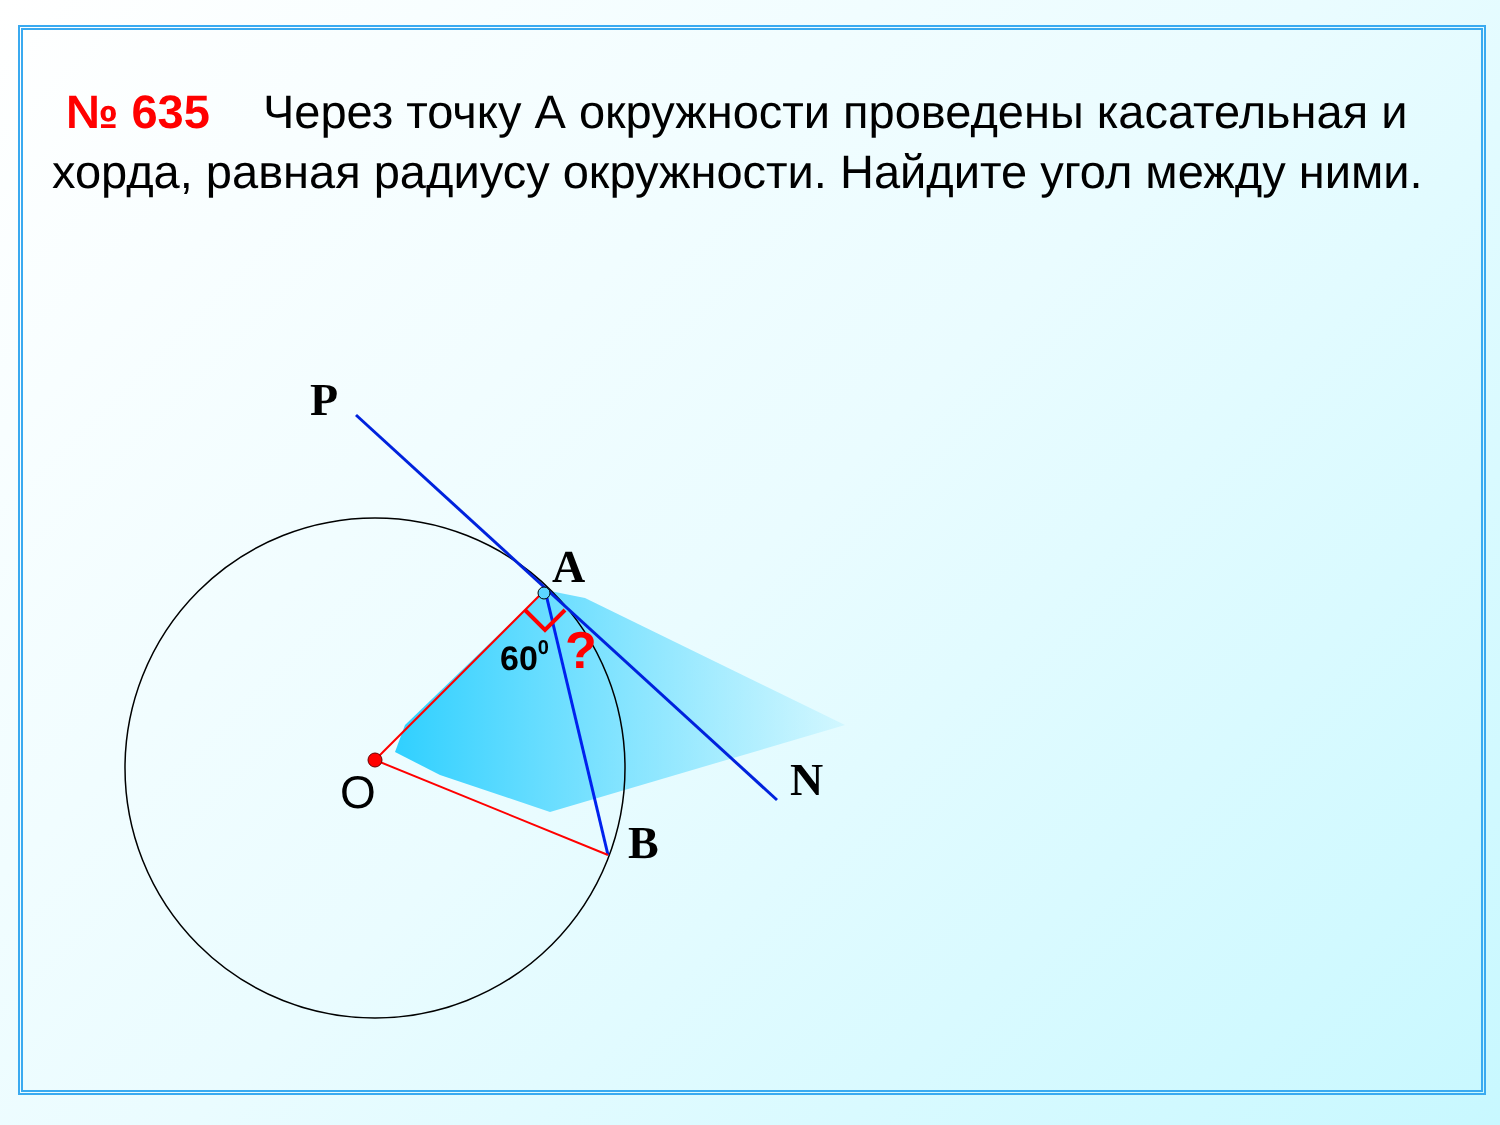№ 635 Через точку А окружности проведены касательная и хорда, равная радиусу окружности. Найдите угол между ними.
P
A
N
B
O
600
?